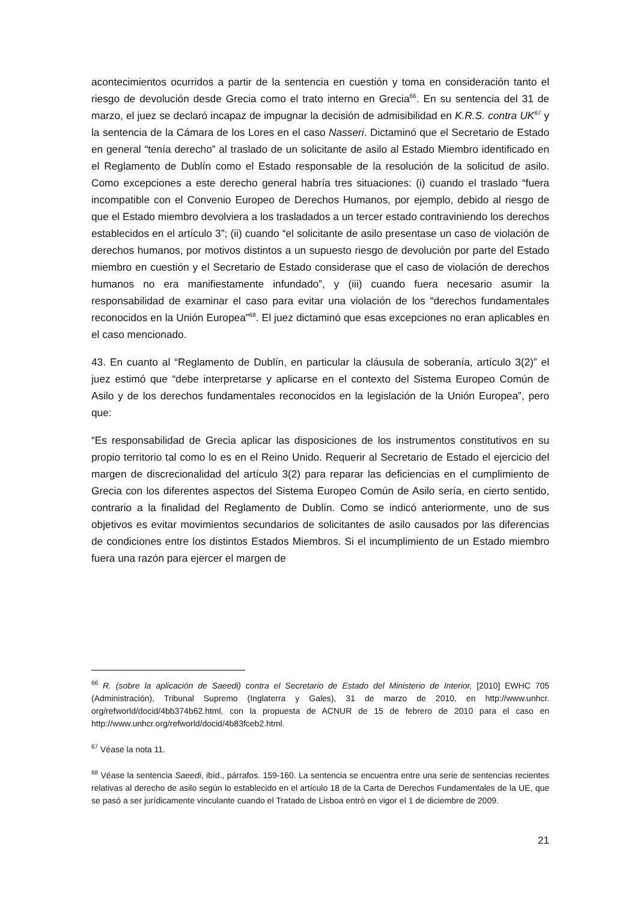acontecimientos ocurridos a partir de la sentencia en cuestión y toma en consideración tanto el riesgo de devolución desde Grecia como el trato interno en Grecia<sup>66</sup>. En su sentencia del 31 de marzo, el juez se declaró incapaz de impugnar la decisión de admisibilidad en K.R.S. contra UK<sup>67</sup> y la sentencia de la Cámara de los Lores en el caso Nasseri. Dictaminó que el Secretario de Estado en general “tenía derecho” al traslado de un solicitante de asilo al Estado Miembro identificado en el Reglamento de Dublín como el Estado responsable de la resolución de la solicitud de asilo. Como excepciones a este derecho general habría tres situaciones: (i) cuando el traslado “fuera incompatible con el Convenio Europeo de Derechos Humanos, por ejemplo, debido al riesgo de que el Estado miembro devolviera a los trasladados a un tercer estado contraviniendo los derechos establecidos en el artículo 3”; (ii) cuando “el solicitante de asilo presentase un caso de violación de derechos humanos, por motivos distintos a un supuesto riesgo de devolución por parte del Estado miembro en cuestión y el Secretario de Estado considerase que el caso de violación de derechos humanos no era manifiestamente infundado”, y (iii) cuando fuera necesario asumir la responsabilidad de examinar el caso para evitar una violación de los “derechos fundamentales reconocidos en la Unión Europea”<sup>68</sup>. El juez dictaminó que esas excepciones no eran aplicables en el caso mencionado.
43. En cuanto al “Reglamento de Dublín, en particular la cláusula de soberanía, artículo 3(2)” el juez estimó que “debe interpretarse y aplicarse en el contexto del Sistema Europeo Común de Asilo y de los derechos fundamentales reconocidos en la legislación de la Unión Europea”, pero que:
“Es responsabilidad de Grecia aplicar las disposiciones de los instrumentos constitutivos en su propio territorio tal como lo es en el Reino Unido. Requerir al Secretario de Estado el ejercicio del margen de discrecionalidad del artículo 3(2) para reparar las deficiencias en el cumplimiento de Grecia con los diferentes aspectos del Sistema Europeo Común de Asilo sería, en cierto sentido, contrario a la finalidad del Reglamento de Dublín. Como se indicó anteriormente, uno de sus objetivos es evitar movimientos secundarios de solicitantes de asilo causados por las diferencias de condiciones entre los distintos Estados Miembros. Si el incumplimiento de un Estado miembro fuera una razón para ejercer el margen de
<sup>66</sup> R. (sobre la aplicación de Saeedi) contra el Secretario de Estado del Ministerio de Interior, [2010] EWHC 705 (Administración), Tribunal Supremo (Inglaterra y Gales), 31 de marzo de 2010, en http://www.unhcr. org/refworld/docid/4bb374b62.html, con la propuesta de ACNUR de 15 de febrero de 2010 para el caso en http://www.unhcr.org/refworld/docid/4b83fceb2.html.
<sup>67</sup> Véase la nota 11.
<sup>68</sup> Véase la sentencia Saeedi, ibíd., párrafos. 159-160. La sentencia se encuentra entre una serie de sentencias recientes relativas al derecho de asilo según lo establecido en el artículo 18 de la Carta de Derechos Fundamentales de la UE, que se pasó a ser jurídicamente vinculante cuando el Tratado de Lisboa entró en vigor el 1 de diciembre de 2009.
21